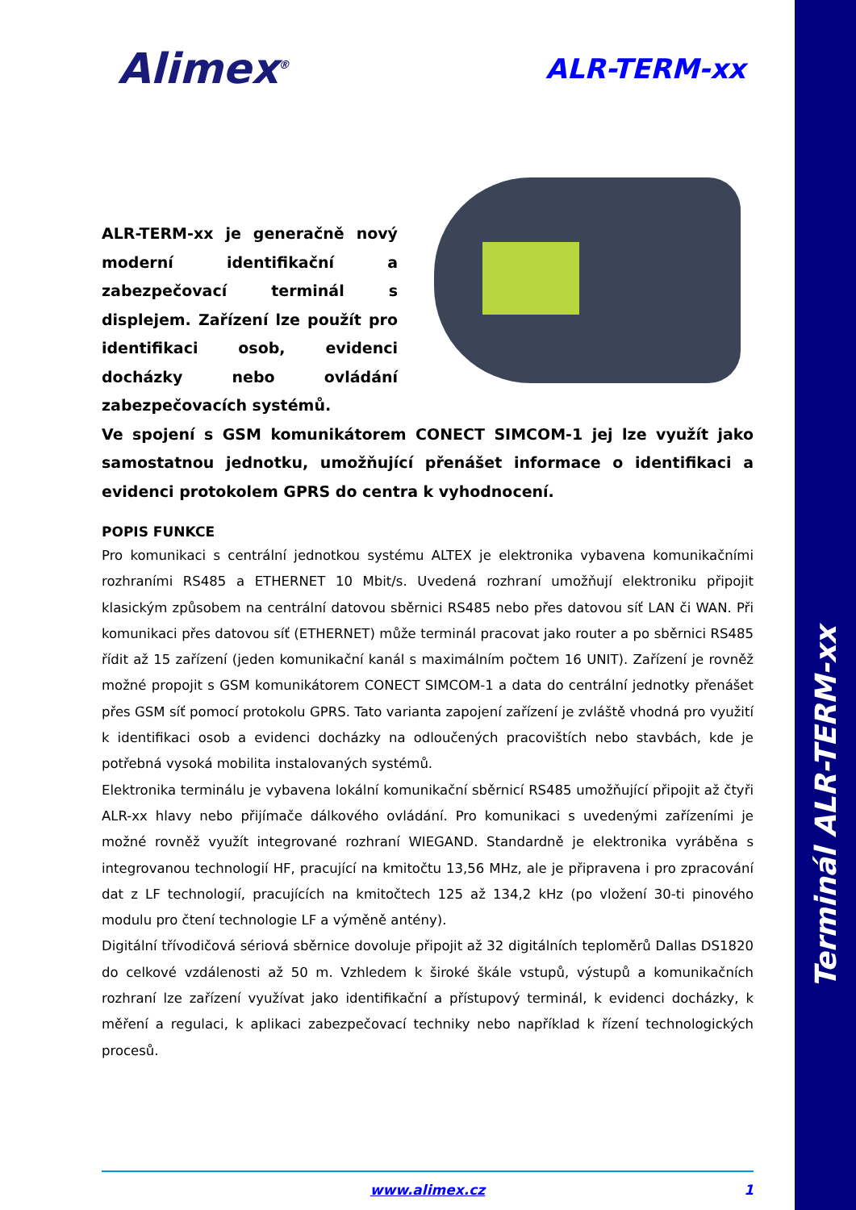Terminál ALR-TERM-xx
Alimex<sup>®</sup>
ALR-TERM-xx
ALR-TERM-xx je generačně nový moderní identifikační a zabezpečovací terminál s displejem. Zařízení lze použít pro identifikaci osob, evidenci docházky nebo ovládání zabezpečovacích systémů.
Ve spojení s GSM komunikátorem CONECT SIMCOM-1 jej lze využít jako samostatnou jednotku, umožňující přenášet informace o identifikaci a evidenci protokolem GPRS do centra k vyhodnocení.
POPIS FUNKCE
Pro komunikaci s centrální jednotkou systému ALTEX je elektronika vybavena komunikačními rozhraními RS485 a ETHERNET 10 Mbit/s. Uvedená rozhraní umožňují elektroniku připojit klasickým způsobem na centrální datovou sběrnici RS485 nebo přes datovou síť LAN či WAN. Při komunikaci přes datovou síť (ETHERNET) může terminál pracovat jako router a po sběrnici RS485 řídit až 15 zařízení (jeden komunikační kanál s maximálním počtem 16 UNIT). Zařízení je rovněž možné propojit s GSM komunikátorem CONECT SIMCOM-1 a data do centrální jednotky přenášet přes GSM síť pomocí protokolu GPRS. Tato varianta zapojení zařízení je zvláště vhodná pro využití k identifikaci osob a evidenci docházky na odloučených pracovištích nebo stavbách, kde je potřebná vysoká mobilita instalovaných systémů.
Elektronika terminálu je vybavena lokální komunikační sběrnicí RS485 umožňující připojit až čtyři ALR-xx hlavy nebo přijímače dálkového ovládání. Pro komunikaci s uvedenými zařízeními je možné rovněž využít integrované rozhraní WIEGAND. Standardně je elektronika vyráběna s integrovanou technologií HF, pracující na kmitočtu 13,56 MHz, ale je připravena i pro zpracování dat z LF technologií, pracujících na kmitočtech 125 až 134,2 kHz (po vložení 30-ti pinového modulu pro čtení technologie LF a výměně antény).
Digitální třívodičová sériová sběrnice dovoluje připojit až 32 digitálních teploměrů Dallas DS1820 do celkové vzdálenosti až 50 m. Vzhledem k široké škále vstupů, výstupů a komunikačních rozhraní lze zařízení využívat jako identifikační a přístupový terminál, k evidenci docházky, k měření a regulaci, k aplikaci zabezpečovací techniky nebo například k řízení technologických procesů.
www.alimex.cz 1